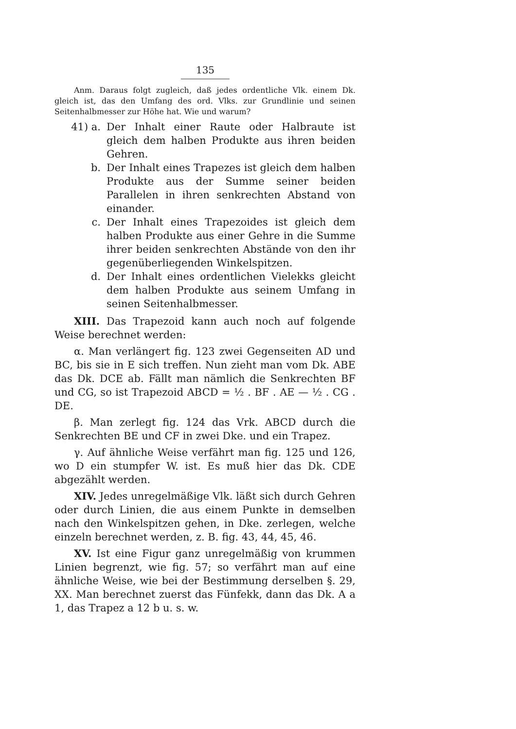135
Anm. Daraus folgt zugleich, daß jedes ordentliche Vlk. einem Dk. gleich ist, das den Umfang des ord. Vlks. zur Grundlinie und seinen Seitenhalbmesser zur Höhe hat. Wie und warum?
41) a. Der Inhalt einer Raute oder Halbraute ist gleich dem halben Produkte aus ihren beiden Gehren.
b. Der Inhalt eines Trapezes ist gleich dem halben Produkte aus der Summe seiner beiden Parallelen in ihren senkrechten Abstand von einander.
c. Der Inhalt eines Trapezoides ist gleich dem halben Produkte aus einer Gehre in die Summe ihrer beiden senkrechten Abstände von den ihr gegenüberliegenden Winkelspitzen.
d. Der Inhalt eines ordentlichen Vielekks gleicht dem halben Produkte aus seinem Umfang in seinen Seitenhalbmesser.
XIII. Das Trapezoid kann auch noch auf folgende Weise berechnet werden:
α. Man verlängert fig. 123 zwei Gegenseiten AD und BC, bis sie in E sich treffen. Nun zieht man vom Dk. ABE das Dk. DCE ab. Fällt man nämlich die Senkrechten BF und CG, so ist Trapezoid ABCD = ½ . BF . AE — ½ . CG . DE.
β. Man zerlegt fig. 124 das Vrk. ABCD durch die Senkrechten BE und CF in zwei Dke. und ein Trapez.
γ. Auf ähnliche Weise verfährt man fig. 125 und 126, wo D ein stumpfer W. ist. Es muß hier das Dk. CDE abgezählt werden.
XIV. Jedes unregelmäßige Vlk. läßt sich durch Gehren oder durch Linien, die aus einem Punkte in demselben nach den Winkelspitzen gehen, in Dke. zerlegen, welche einzeln berechnet werden, z. B. fig. 43, 44, 45, 46.
XV. Ist eine Figur ganz unregelmäßig von krummen Linien begrenzt, wie fig. 57; so verfährt man auf eine ähnliche Weise, wie bei der Bestimmung derselben §. 29, XX. Man berechnet zuerst das Fünfekk, dann das Dk. A a 1, das Trapez a 12 b u. s. w.